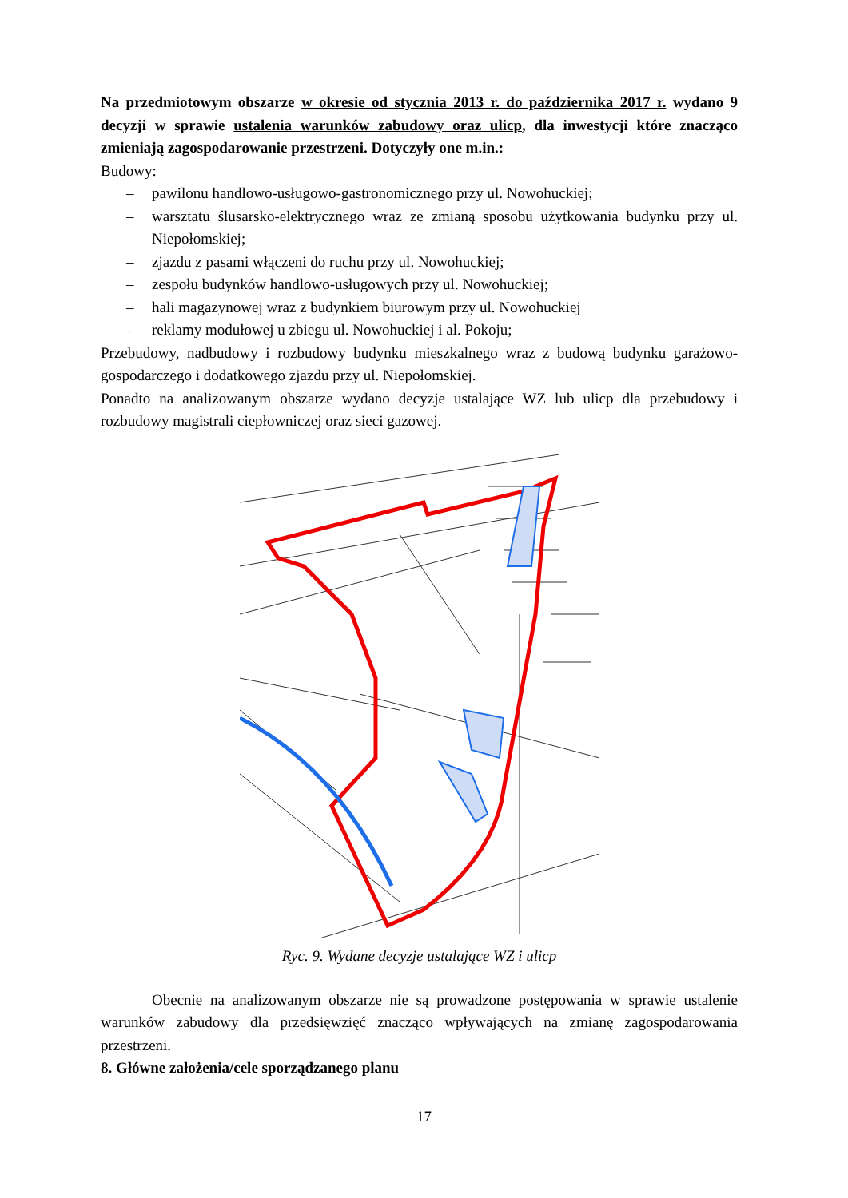Na przedmiotowym obszarze w okresie od stycznia 2013 r. do października 2017 r. wydano 9 decyzji w sprawie ustalenia warunków zabudowy oraz ulicp, dla inwestycji które znacząco zmieniają zagospodarowanie przestrzeni. Dotyczyły one m.in.:
Budowy:
– pawilonu handlowo-usługowo-gastronomicznego przy ul. Nowohuckiej;
– warsztatu ślusarsko-elektrycznego wraz ze zmianą sposobu użytkowania budynku przy ul. Niepołomskiej;
– zjazdu z pasami włączeni do ruchu przy ul. Nowohuckiej;
– zespołu budynków handlowo-usługowych przy ul. Nowohuckiej;
– hali magazynowej wraz z budynkiem biurowym przy ul. Nowohuckiej
– reklamy modułowej u zbiegu ul. Nowohuckiej i al. Pokoju;
Przebudowy, nadbudowy i rozbudowy budynku mieszkalnego wraz z budową budynku garażowo-gospodarczego i dodatkowego zjazdu przy ul. Niepołomskiej.
Ponadto na analizowanym obszarze wydano decyzje ustalające WZ lub ulicp dla przebudowy i rozbudowy magistrali ciepłowniczej oraz sieci gazowej.
Ryc. 9. Wydane decyzje ustalające WZ i ulicp
Obecnie na analizowanym obszarze nie są prowadzone postępowania w sprawie ustalenie warunków zabudowy dla przedsięwzięć znacząco wpływających na zmianę zagospodarowania przestrzeni.
8. Główne założenia/cele sporządzanego planu
17